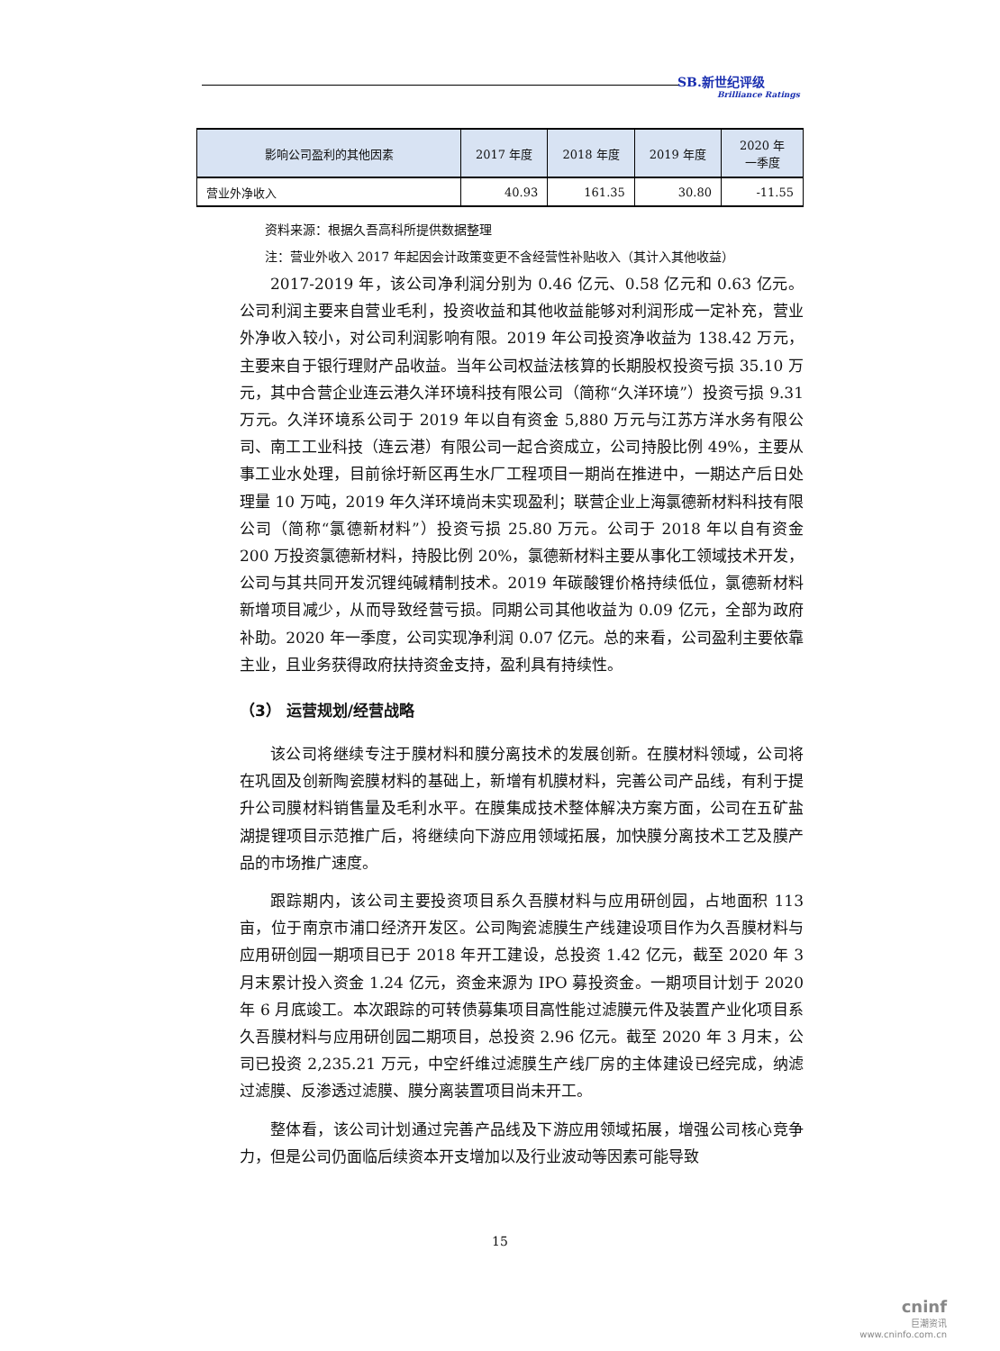SB.新世纪评级
Brilliance Ratings
| 影响公司盈利的其他因素 | 2017 年度 | 2018 年度 | 2019 年度 | 2020 年 一季度 |
| --- | --- | --- | --- | --- |
| 营业外净收入 | 40.93 | 161.35 | 30.80 | -11.55 |
资料来源：根据久吾高科所提供数据整理
注：营业外收入 2017 年起因会计政策变更不含经营性补贴收入（其计入其他收益）
2017-2019 年，该公司净利润分别为 0.46 亿元、0.58 亿元和 0.63 亿元。公司利润主要来自营业毛利，投资收益和其他收益能够对利润形成一定补充，营业外净收入较小，对公司利润影响有限。2019 年公司投资净收益为 138.42 万元，主要来自于银行理财产品收益。当年公司权益法核算的长期股权投资亏损 35.10 万元，其中合营企业连云港久洋环境科技有限公司（简称“久洋环境”）投资亏损 9.31 万元。久洋环境系公司于 2019 年以自有资金 5,880 万元与江苏方洋水务有限公司、南工工业科技（连云港）有限公司一起合资成立，公司持股比例 49%，主要从事工业水处理，目前徐圩新区再生水厂工程项目一期尚在推进中，一期达产后日处理量 10 万吨，2019 年久洋环境尚未实现盈利；联营企业上海氯德新材料科技有限公司（简称“氯德新材料”）投资亏损 25.80 万元。公司于 2018 年以自有资金 200 万投资氯德新材料，持股比例 20%，氯德新材料主要从事化工领域技术开发，公司与其共同开发沉锂纯碱精制技术。2019 年碳酸锂价格持续低位，氯德新材料新增项目减少，从而导致经营亏损。同期公司其他收益为 0.09 亿元，全部为政府补助。2020 年一季度，公司实现净利润 0.07 亿元。总的来看，公司盈利主要依靠主业，且业务获得政府扶持资金支持，盈利具有持续性。
（3） 运营规划/经营战略
该公司将继续专注于膜材料和膜分离技术的发展创新。在膜材料领域，公司将在巩固及创新陶瓷膜材料的基础上，新增有机膜材料，完善公司产品线，有利于提升公司膜材料销售量及毛利水平。在膜集成技术整体解决方案方面，公司在五矿盐湖提锂项目示范推广后，将继续向下游应用领域拓展，加快膜分离技术工艺及膜产品的市场推广速度。
跟踪期内，该公司主要投资项目系久吾膜材料与应用研创园，占地面积 113 亩，位于南京市浦口经济开发区。公司陶瓷滤膜生产线建设项目作为久吾膜材料与应用研创园一期项目已于 2018 年开工建设，总投资 1.42 亿元，截至 2020 年 3 月末累计投入资金 1.24 亿元，资金来源为 IPO 募投资金。一期项目计划于 2020 年 6 月底竣工。本次跟踪的可转债募集项目高性能过滤膜元件及装置产业化项目系久吾膜材料与应用研创园二期项目，总投资 2.96 亿元。截至 2020 年 3 月末，公司已投资 2,235.21 万元，中空纤维过滤膜生产线厂房的主体建设已经完成，纳滤过滤膜、反渗透过滤膜、膜分离装置项目尚未开工。
整体看，该公司计划通过完善产品线及下游应用领域拓展，增强公司核心竞争力，但是公司仍面临后续资本开支增加以及行业波动等因素可能导致
15
cninf
巨潮资讯
www.cninfo.com.cn